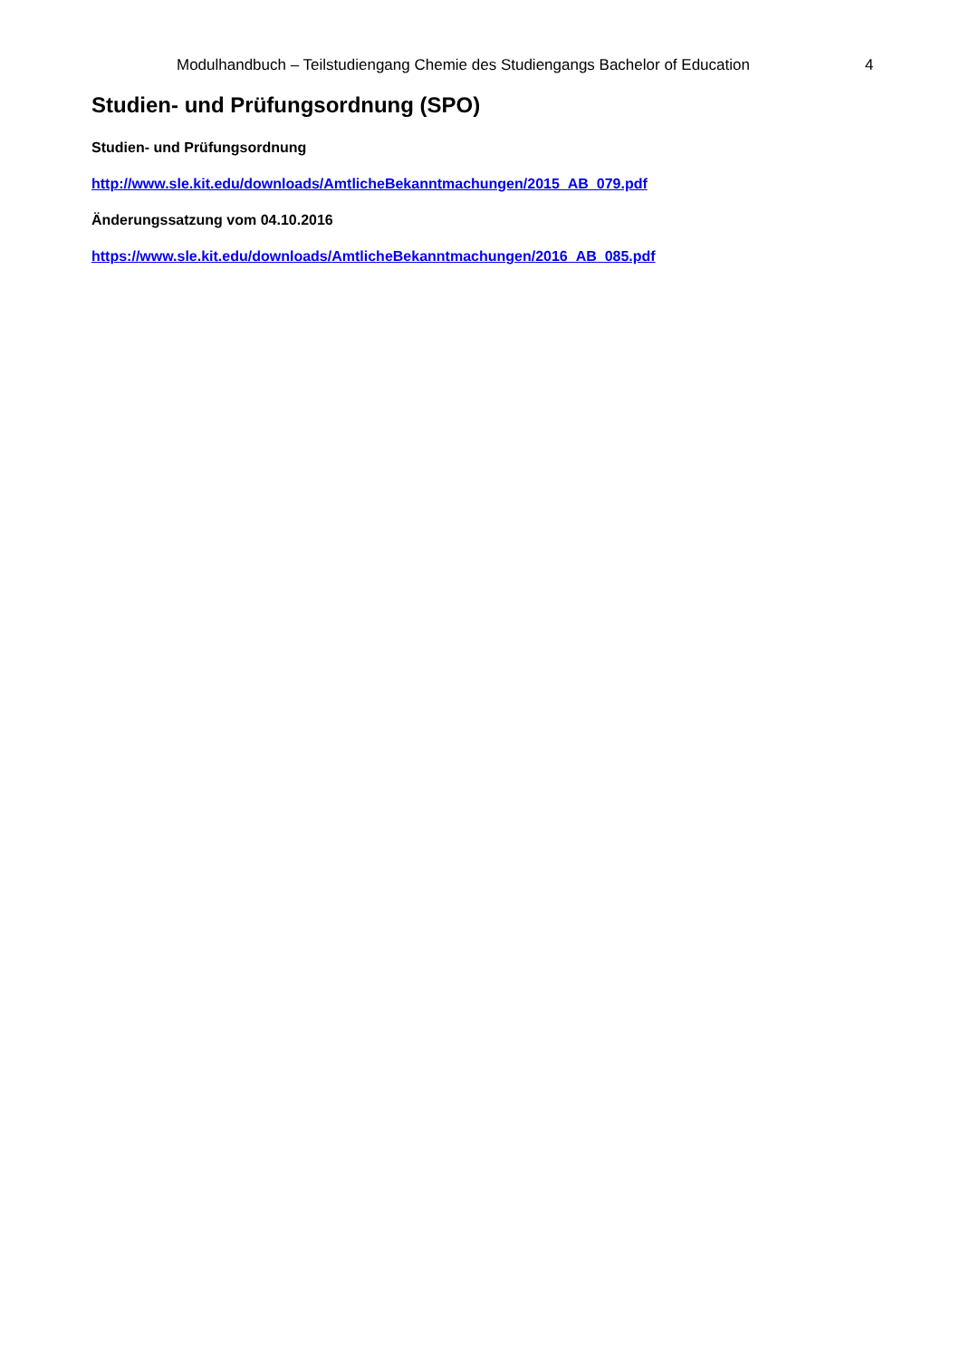Modulhandbuch – Teilstudiengang Chemie des Studiengangs Bachelor of Education 4
Studien- und Prüfungsordnung (SPO)
Studien- und Prüfungsordnung
http://www.sle.kit.edu/downloads/AmtlicheBekanntmachungen/2015_AB_079.pdf
Änderungssatzung vom 04.10.2016
https://www.sle.kit.edu/downloads/AmtlicheBekanntmachungen/2016_AB_085.pdf